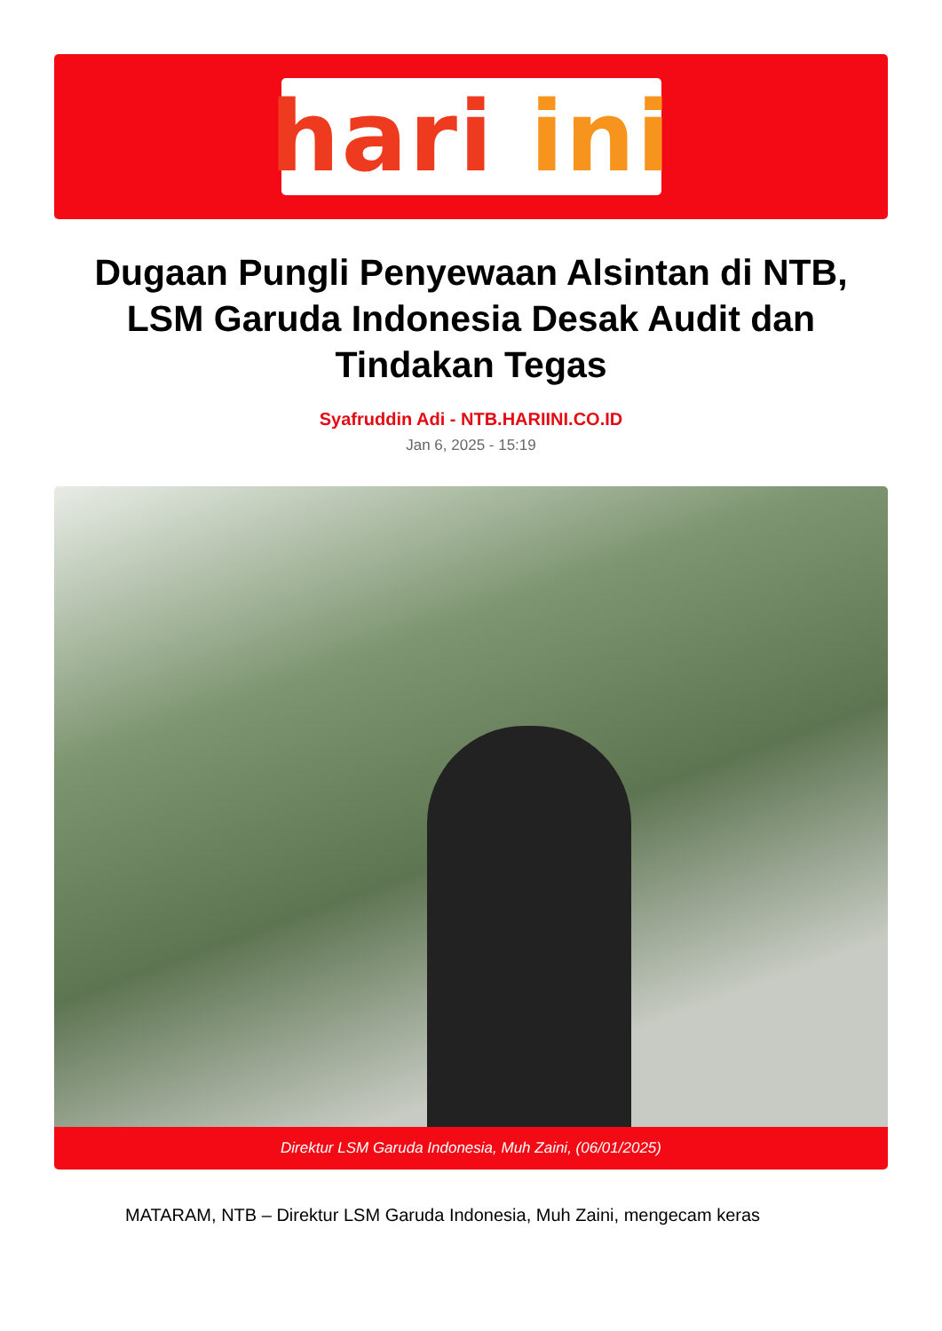hari ini
Dugaan Pungli Penyewaan Alsintan di NTB, LSM Garuda Indonesia Desak Audit dan Tindakan Tegas
Syafruddin Adi - NTB.HARIINI.CO.ID
Jan 6, 2025 - 15:19
Direktur LSM Garuda Indonesia, Muh Zaini, (06/01/2025)
MATARAM, NTB – Direktur LSM Garuda Indonesia, Muh Zaini, mengecam keras